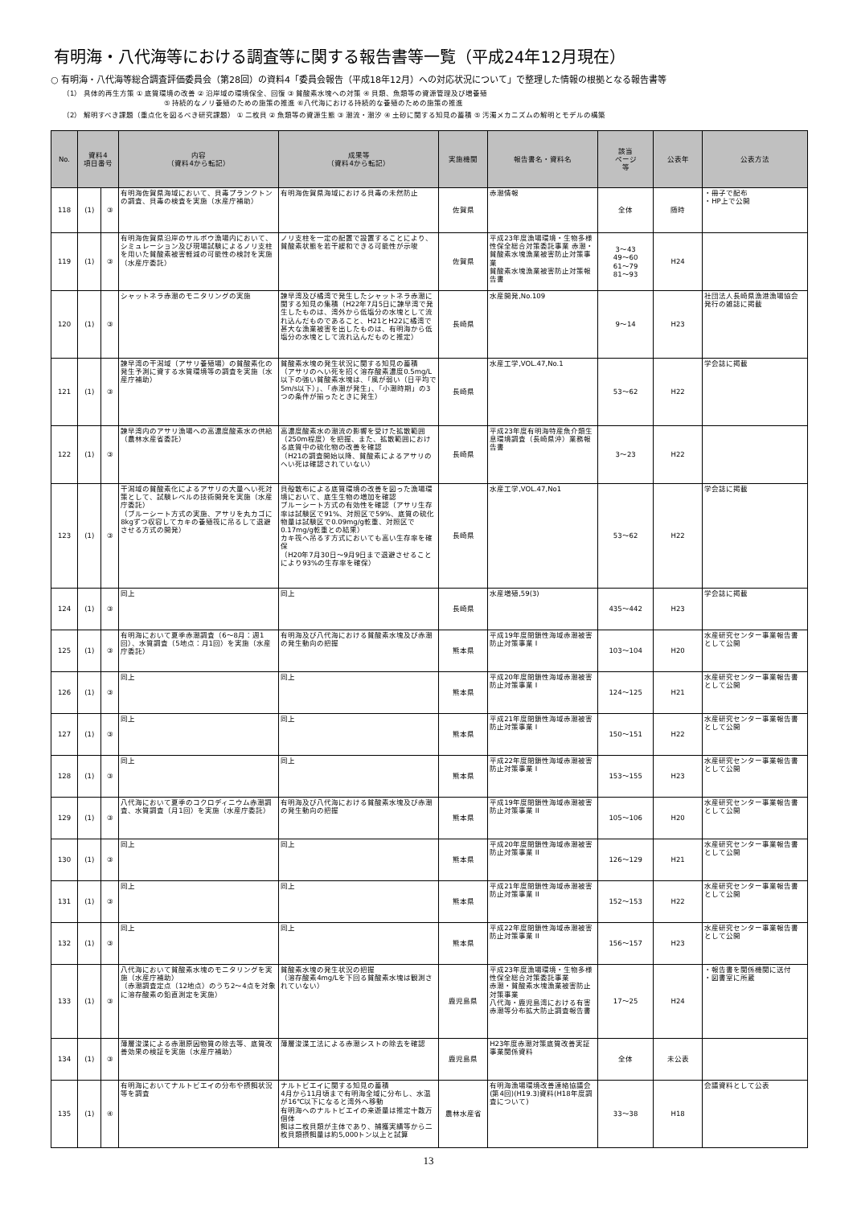有明海・八代海等における調査等に関する報告書等一覧（平成24年12月現在）
○ 有明海・八代海等総合調査評価委員会（第28回）の資料4「委員会報告（平成18年12月）への対応状況について」で整理した情報の根拠となる報告書等
（1） 具体的再生方策 ① 底質環境の改善 ② 沿岸域の環境保全、回復 ③ 貧酸素水塊への対策 ④ 貝類、魚類等の資源管理及び増養殖
　　　　　　　　　　　　　　⑤ 持続的なノリ養殖のための施策の推進 ⑥八代海における持続的な養殖のための施策の推進
（2） 解明すべき課題（重点化を図るべき研究課題） ① 二枚貝 ② 魚類等の資源生態 ③ 潮流・潮汐 ④ 土砂に関する知見の蓄積 ⑤ 汚濁メカニズムの解明とモデルの構築
| No. | 資料4 項目番号 | | 内容 （資料4から転記） | 成果等 （資料4から転記） | 実施機関 | 報告書名・資料名 | 該当 ページ 等 | 公表年 | 公表方法 |
| --- | --- | --- | --- | --- | --- | --- | --- | --- | --- |
| 118 | (1) | ③ | 有明海佐賀県海域において、貝毒プランクトンの調査、貝毒の検査を実施（水産庁補助） | 有明海佐賀県海域における貝毒の未然防止 | 佐賀県 | 赤潮情報 | 全体 | 随時 | ・冊子で配布 ・HP上で公開 |
| 119 | (1) | ③ | 有明海佐賀県沿岸のサルボウ漁場内において、シミュレーション及び現場試験によるノリ支柱を用いた貧酸素被害軽減の可能性の検討を実施（水産庁委託） | ノリ支柱を一定の配置で設置することにより、貧酸素状態を若干緩和できる可能性が示唆 | 佐賀県 | 平成23年度漁場環境・生物多様性保全総合対策委託事業 赤潮・貧酸素水塊漁業被害防止対策事業 貧酸素水塊漁業被害防止対策報告書 | 3～43 49～60 61～79 81～93 | H24 | |
| 120 | (1) | ③ | シャットネラ赤潮のモニタリングの実施 | 諫早湾及び橘湾で発生したシャットネラ赤潮に関する知見の集積（H22年7月5日に諫早湾で発生したものは、湾外から低塩分の水塊として流れ込んだものであること、H21とH22に橘湾で甚大な漁業被害を出したものは、有明海から低塩分の水塊として流れ込んだものと推定） | 長崎県 | 水産開発,No.109 | 9～14 | H23 | 社団法人長崎県漁港漁場協会発行の雑誌に掲載 |
| 121 | (1) | ③ | 諫早湾の干潟域（アサリ養殖場）の貧酸素化の発生予測に資する水質環境等の調査を実施（水産庁補助） | 貧酸素水塊の発生状況に関する知見の蓄積 （アサリのへい死を招く溶存酸素濃度0.5mg/L以下の強い貧酸素水塊は、「風が弱い（日平均で5m/s以下）」、「赤潮が発生」、「小潮時期」の3つの条件が揃ったときに発生） | 長崎県 | 水産工学,VOL.47,No.1 | 53～62 | H22 | 学会誌に掲載 |
| 122 | (1) | ③ | 諫早湾内のアサリ漁場への高濃度酸素水の供給（農林水産省委託） | 高濃度酸素水の潮流の影響を受けた拡散範囲（250m程度）を把握、また、拡散範囲における底質中の硫化物の改善を確認 （H21の調査開始以降、貧酸素によるアサリのへい死は確認されていない） | 長崎県 | 平成23年度有明海特産魚介類生息環境調査（長崎県沖）業務報告書 | 3～23 | H22 | |
| 123 | (1) | ③ | 干潟域の貧酸素化によるアサリの大量へい死対策として、試験レベルの技術開発を実施（水産庁委託） （ブルーシート方式の実施、アサリを丸カゴに8kgずつ収容してカキの養殖筏に吊るして退避させる方式の開発） | 貝殻散布による底質環境の改善を図った漁場環境において、底生生物の増加を確認 ブルーシート方式の有効性を確認（アサリ生存率は試験区で91%、対照区で59%、底質の硫化物量は試験区で0.09mg/g乾重、対照区で0.17mg/g乾重との結果） カキ筏へ吊るす方式においても高い生存率を確保 （H20年7月30日～9月9日まで退避させることにより93%の生存率を確保） | 長崎県 | 水産工学,VOL.47,No1 | 53～62 | H22 | 学会誌に掲載 |
| 124 | (1) | ③ | 同上 | 同上 | 長崎県 | 水産増殖,59(3) | 435～442 | H23 | 学会誌に掲載 |
| 125 | (1) | ③ | 有明海において夏季赤潮調査（6～8月：週1回）、水質調査（5地点：月1回）を実施（水産庁委託） | 有明海及び八代海における貧酸素水塊及び赤潮の発生動向の把握 | 熊本県 | 平成19年度閉鎖性海域赤潮被害防止対策事業 I | 103～104 | H20 | 水産研究センター事業報告書として公開 |
| 126 | (1) | ③ | 同上 | 同上 | 熊本県 | 平成20年度閉鎖性海域赤潮被害防止対策事業 I | 124～125 | H21 | 水産研究センター事業報告書として公開 |
| 127 | (1) | ③ | 同上 | 同上 | 熊本県 | 平成21年度閉鎖性海域赤潮被害防止対策事業 I | 150～151 | H22 | 水産研究センター事業報告書として公開 |
| 128 | (1) | ③ | 同上 | 同上 | 熊本県 | 平成22年度閉鎖性海域赤潮被害防止対策事業 I | 153～155 | H23 | 水産研究センター事業報告書として公開 |
| 129 | (1) | ③ | 八代海において夏季のコクロディニウム赤潮調査、水質調査（月1回）を実施（水産庁委託） | 有明海及び八代海における貧酸素水塊及び赤潮の発生動向の把握 | 熊本県 | 平成19年度閉鎖性海域赤潮被害防止対策事業 II | 105～106 | H20 | 水産研究センター事業報告書として公開 |
| 130 | (1) | ③ | 同上 | 同上 | 熊本県 | 平成20年度閉鎖性海域赤潮被害防止対策事業 II | 126～129 | H21 | 水産研究センター事業報告書として公開 |
| 131 | (1) | ③ | 同上 | 同上 | 熊本県 | 平成21年度閉鎖性海域赤潮被害防止対策事業 II | 152～153 | H22 | 水産研究センター事業報告書として公開 |
| 132 | (1) | ③ | 同上 | 同上 | 熊本県 | 平成22年度閉鎖性海域赤潮被害防止対策事業 II | 156～157 | H23 | 水産研究センター事業報告書として公開 |
| 133 | (1) | ③ | 八代海において貧酸素水塊のモニタリングを実施（水産庁補助） （赤潮調査定点（12地点）のうち2～4点を対象に溶存酸素の鉛直測定を実施） | 貧酸素水塊の発生状況の把握 （溶存酸素4mg/Lを下回る貧酸素水塊は観測されていない） | 鹿児島県 | 平成23年度漁場環境・生物多様性保全総合対策委託事業 赤潮・貧酸素水塊漁業被害防止対策事業 八代海・鹿児島湾における有害赤潮等分布拡大防止調査報告書 | 17～25 | H24 | ・報告書を関係機関に送付 ・図書室に所蔵 |
| 134 | (1) | ③ | 薄層浚渫による赤潮原因物質の除去等、底質改善効果の検証を実施（水産庁補助） | 薄層浚渫工法による赤潮シストの除去を確認 | 鹿児島県 | H23年度赤潮対策底質改善実証事業関係資料 | 全体 | 未公表 | |
| 135 | (1) | ④ | 有明海においてナルトビエイの分布や摂餌状況等を調査 | ナルトビエイに関する知見の蓄積 4月から11月頃まで有明海全域に分布し、水温が16℃以下になると湾外へ移動 有明海へのナルトビエイの来遊量は推定十数万個体 餌は二枚貝類が主体であり、捕獲実績等から二枚貝類摂餌量は約5,000トン以上と試算 | 農林水産省 | 有明海漁場環境改善連絡協議会(第4回)(H19.3)資料(H18年度調査について) | 33～38 | H18 | 会議資料として公表 |
13